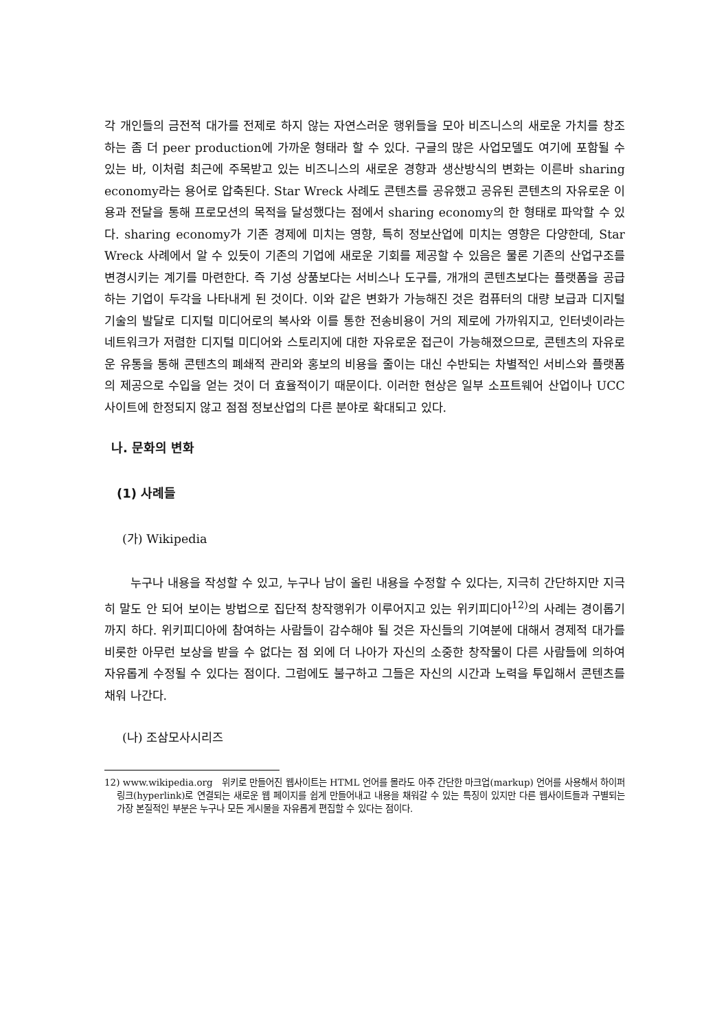각 개인들의 금전적 대가를 전제로 하지 않는 자연스러운 행위들을 모아 비즈니스의 새로운 가치를 창조하는 좀 더 peer production에 가까운 형태라 할 수 있다. 구글의 많은 사업모델도 여기에 포함될 수 있는 바, 이처럼 최근에 주목받고 있는 비즈니스의 새로운 경향과 생산방식의 변화는 이른바 sharing economy라는 용어로 압축된다. Star Wreck 사례도 콘텐츠를 공유했고 공유된 콘텐츠의 자유로운 이용과 전달을 통해 프로모션의 목적을 달성했다는 점에서 sharing economy의 한 형태로 파악할 수 있다. sharing economy가 기존 경제에 미치는 영향, 특히 정보산업에 미치는 영향은 다양한데, Star Wreck 사례에서 알 수 있듯이 기존의 기업에 새로운 기회를 제공할 수 있음은 물론 기존의 산업구조를 변경시키는 계기를 마련한다. 즉 기성 상품보다는 서비스나 도구를, 개개의 콘텐츠보다는 플랫폼을 공급하는 기업이 두각을 나타내게 된 것이다. 이와 같은 변화가 가능해진 것은 컴퓨터의 대량 보급과 디지털 기술의 발달로 디지털 미디어로의 복사와 이를 통한 전송비용이 거의 제로에 가까워지고, 인터넷이라는 네트워크가 저렴한 디지털 미디어와 스토리지에 대한 자유로운 접근이 가능해졌으므로, 콘텐츠의 자유로운 유통을 통해 콘텐츠의 폐쇄적 관리와 홍보의 비용을 줄이는 대신 수반되는 차별적인 서비스와 플랫폼의 제공으로 수입을 얻는 것이 더 효율적이기 때문이다. 이러한 현상은 일부 소프트웨어 산업이나 UCC 사이트에 한정되지 않고 점점 정보산업의 다른 분야로 확대되고 있다.
나. 문화의 변화
(1) 사례들
(가) Wikipedia
누구나 내용을 작성할 수 있고, 누구나 남이 올린 내용을 수정할 수 있다는, 지극히 간단하지만 지극히 말도 안 되어 보이는 방법으로 집단적 창작행위가 이루어지고 있는 위키피디아<sup>12)</sup>의 사례는 경이롭기까지 하다. 위키피디아에 참여하는 사람들이 감수해야 될 것은 자신들의 기여분에 대해서 경제적 대가를 비롯한 아무런 보상을 받을 수 없다는 점 외에 더 나아가 자신의 소중한 창작물이 다른 사람들에 의하여 자유롭게 수정될 수 있다는 점이다. 그럼에도 불구하고 그들은 자신의 시간과 노력을 투입해서 콘텐츠를 채워 나간다.
(나) 조삼모사시리즈
12) www.wikipedia.org 위키로 만들어진 웹사이트는 HTML 언어를 몰라도 아주 간단한 마크업(markup) 언어를 사용해서 하이퍼링크(hyperlink)로 연결되는 새로운 웹 페이지를 쉽게 만들어내고 내용을 채워갈 수 있는 특징이 있지만 다른 웹사이트들과 구별되는 가장 본질적인 부분은 누구나 모든 게시물을 자유롭게 편집할 수 있다는 점이다.